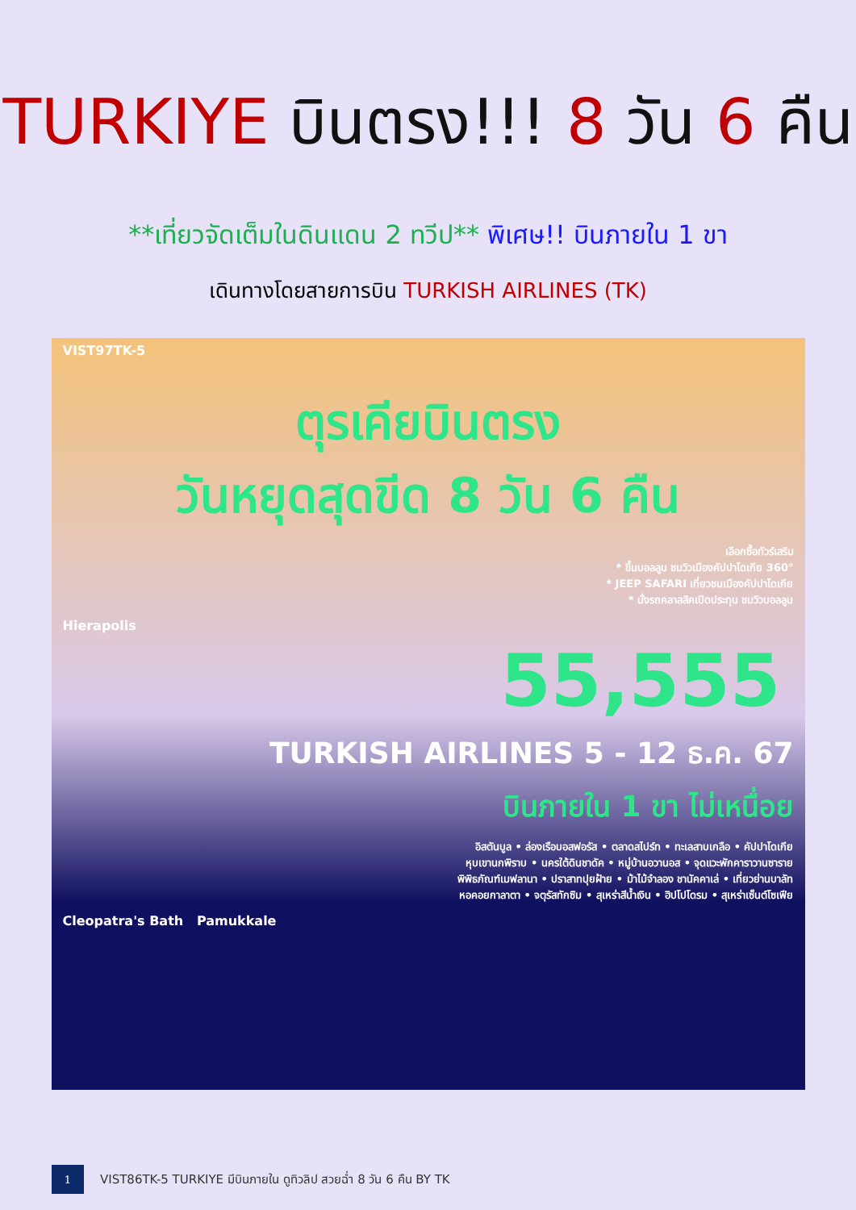TURKIYE บินตรง!!! 8 วัน 6 คืน
**เที่ยวจัดเต็มในดินแดน 2 ทวีป** พิเศษ!! บินภายใน 1 ขา
เดินทางโดยสายการบิน TURKISH AIRLINES (TK)
VIST97TK-5
ตุรเคียบินตรง
วันหยุดสุดขีด 8 วัน 6 คืน
เลือกซื้อทัวร์เสริม
* ขึ้นบอลลูน ชมวิวเมืองคัปปาโดเกีย 360°
* JEEP SAFARI เที่ยวชมเมืองคัปปาโดเกีย
* นั่งรถคลาสสิคเปิดประทุน ชมวิวบอลลูน
Hierapolis
55,555
TURKISH AIRLINES 5 - 12 ธ.ค. 67
บินภายใน 1 ขา ไม่เหนื่อย
อิสตันบูล • ล่องเรือบอสฟอรัส • ตลาดสไปร์ท • ทะเลสาบเกลือ • คัปปาโดเกีย
หุบเขานกพิราบ • นครใต้ดินชาดัค • หมู่บ้านอวานอส • จุดแวะพักคาราวานซาราย
พิพิธภัณฑ์เมฟลานา • ปราสาทปุยฝ้าย • ม้าไม้จำลอง ชานัคคาเล่ • เที่ยวย่านบาลัท
หอคอยกาลาตา • จตุรัสทักซิม • สุเหร่าสีน้ำเงิน • ฮิปโปโดรม • สุเหร่าเซ็นต์โซเฟีย
Cleopatra's Bath Pamukkale
1
VIST86TK-5 TURKIYE มีบินภายใน ดูทิวลิป สวยฉ่ำ 8 วัน 6 คืน BY TK